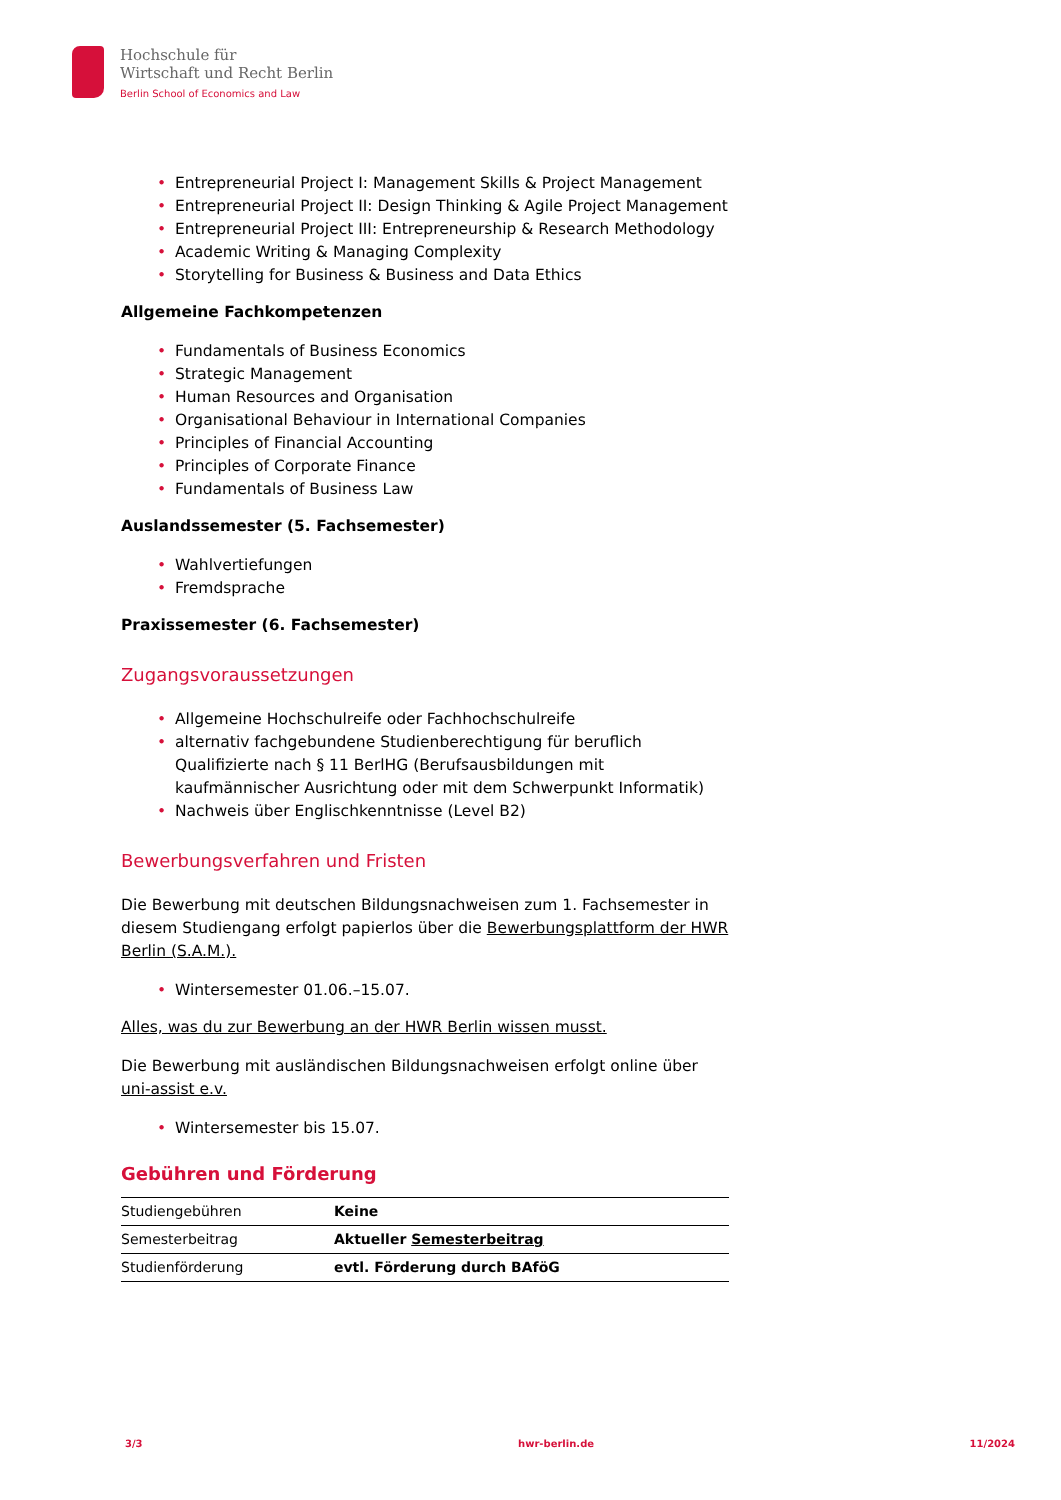Hochschule für
Wirtschaft und Recht Berlin
Berlin School of Economics and Law
• Entrepreneurial Project I: Management Skills & Project Management
• Entrepreneurial Project II: Design Thinking & Agile Project Management
• Entrepreneurial Project III: Entrepreneurship & Research Methodology
• Academic Writing & Managing Complexity
• Storytelling for Business & Business and Data Ethics
Allgemeine Fachkompetenzen
• Fundamentals of Business Economics
• Strategic Management
• Human Resources and Organisation
• Organisational Behaviour in International Companies
• Principles of Financial Accounting
• Principles of Corporate Finance
• Fundamentals of Business Law
Auslandssemester (5. Fachsemester)
• Wahlvertiefungen
• Fremdsprache
Praxissemester (6. Fachsemester)
Zugangsvoraussetzungen
• Allgemeine Hochschulreife oder Fachhochschulreife
• alternativ fachgebundene Studienberechtigung für beruflich Qualifizierte nach § 11 BerlHG (Berufsausbildungen mit kaufmännischer Ausrichtung oder mit dem Schwerpunkt Informatik)
• Nachweis über Englischkenntnisse (Level B2)
Bewerbungsverfahren und Fristen
Die Bewerbung mit deutschen Bildungsnachweisen zum 1. Fachsemester in diesem Studiengang erfolgt papierlos über die Bewerbungsplattform der HWR Berlin (S.A.M.).
• Wintersemester 01.06.–15.07.
Alles, was du zur Bewerbung an der HWR Berlin wissen musst.
Die Bewerbung mit ausländischen Bildungsnachweisen erfolgt online über uni-assist e.v.
• Wintersemester bis 15.07.
Gebühren und Förderung
| Studiengebühren | Keine |
| Semesterbeitrag | Aktueller Semesterbeitrag |
| Studienförderung | evtl. Förderung durch BAföG |
3/3 hwr-berlin.de 11/2024